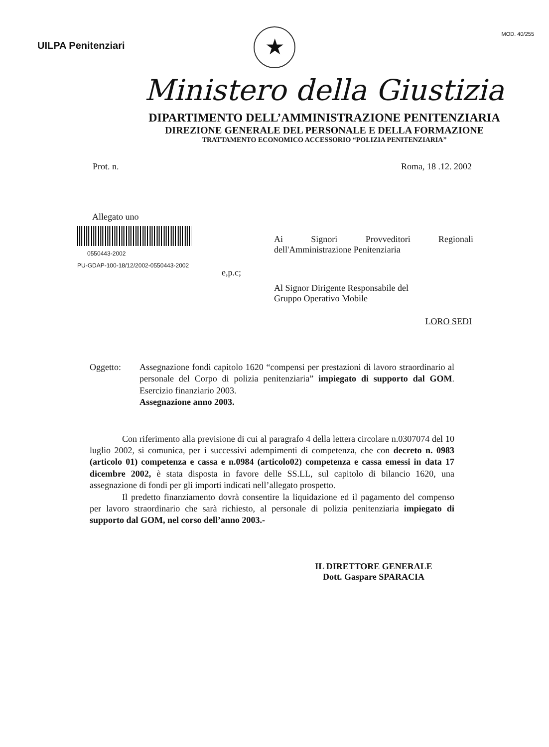UILPA Penitenziari
MOD. 40/255
★
Ministero della Giustizia
DIPARTIMENTO DELL’AMMINISTRAZIONE PENITENZIARIA
DIREZIONE GENERALE DEL PERSONALE E DELLA FORMAZIONE
TRATTAMENTO ECONOMICO ACCESSORIO “POLIZIA PENITENZIARIA”
Prot. n. Roma, 18 .12. 2002
Allegato uno
0550443-2002
PU-GDAP-100-18/12/2002-0550443-2002
Ai Signori Provveditori Regionali
dell'Amministrazione Penitenziaria
e,p.c;
Al Signor Dirigente Responsabile del
Gruppo Operativo Mobile
LORO SEDI
Oggetto: Assegnazione fondi capitolo 1620 “compensi per prestazioni di lavoro straordinario al personale del Corpo di polizia penitenziaria” impiegato di supporto dal GOM. Esercizio finanziario 2003.
Assegnazione anno 2003.
Con riferimento alla previsione di cui al paragrafo 4 della lettera circolare n.0307074 del 10 luglio 2002, si comunica, per i successivi adempimenti di competenza, che con decreto n. 0983 (articolo 01) competenza e cassa e n.0984 (articolo02) competenza e cassa emessi in data 17 dicembre 2002, è stata disposta in favore delle SS.LL, sul capitolo di bilancio 1620, una assegnazione di fondi per gli importi indicati nell’allegato prospetto.
Il predetto finanziamento dovrà consentire la liquidazione ed il pagamento del compenso per lavoro straordinario che sarà richiesto, al personale di polizia penitenziaria impiegato di supporto dal GOM, nel corso dell’anno 2003.-
IL DIRETTORE GENERALE
Dott. Gaspare SPARACIA